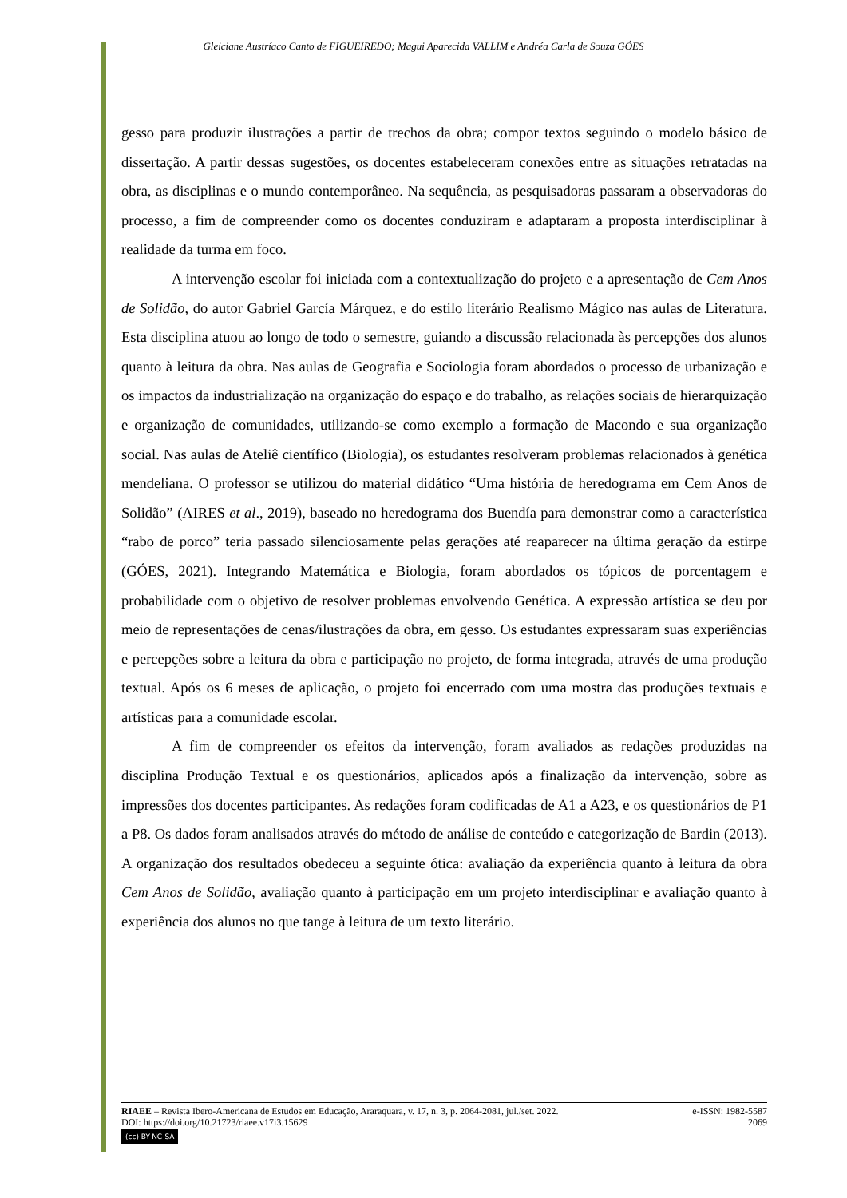Gleiciane Austríaco Canto de FIGUEIREDO; Magui Aparecida VALLIM e Andréa Carla de Souza GÓES
gesso para produzir ilustrações a partir de trechos da obra; compor textos seguindo o modelo básico de dissertação. A partir dessas sugestões, os docentes estabeleceram conexões entre as situações retratadas na obra, as disciplinas e o mundo contemporâneo. Na sequência, as pesquisadoras passaram a observadoras do processo, a fim de compreender como os docentes conduziram e adaptaram a proposta interdisciplinar à realidade da turma em foco.
A intervenção escolar foi iniciada com a contextualização do projeto e a apresentação de Cem Anos de Solidão, do autor Gabriel García Márquez, e do estilo literário Realismo Mágico nas aulas de Literatura. Esta disciplina atuou ao longo de todo o semestre, guiando a discussão relacionada às percepções dos alunos quanto à leitura da obra. Nas aulas de Geografia e Sociologia foram abordados o processo de urbanização e os impactos da industrialização na organização do espaço e do trabalho, as relações sociais de hierarquização e organização de comunidades, utilizando-se como exemplo a formação de Macondo e sua organização social. Nas aulas de Ateliê científico (Biologia), os estudantes resolveram problemas relacionados à genética mendeliana. O professor se utilizou do material didático “Uma história de heredograma em Cem Anos de Solidão” (AIRES et al., 2019), baseado no heredograma dos Buendía para demonstrar como a característica “rabo de porco” teria passado silenciosamente pelas gerações até reaparecer na última geração da estirpe (GÓES, 2021). Integrando Matemática e Biologia, foram abordados os tópicos de porcentagem e probabilidade com o objetivo de resolver problemas envolvendo Genética. A expressão artística se deu por meio de representações de cenas/ilustrações da obra, em gesso. Os estudantes expressaram suas experiências e percepções sobre a leitura da obra e participação no projeto, de forma integrada, através de uma produção textual. Após os 6 meses de aplicação, o projeto foi encerrado com uma mostra das produções textuais e artísticas para a comunidade escolar.
A fim de compreender os efeitos da intervenção, foram avaliados as redações produzidas na disciplina Produção Textual e os questionários, aplicados após a finalização da intervenção, sobre as impressões dos docentes participantes. As redações foram codificadas de A1 a A23, e os questionários de P1 a P8. Os dados foram analisados através do método de análise de conteúdo e categorização de Bardin (2013). A organização dos resultados obedeceu a seguinte ótica: avaliação da experiência quanto à leitura da obra Cem Anos de Solidão, avaliação quanto à participação em um projeto interdisciplinar e avaliação quanto à experiência dos alunos no que tange à leitura de um texto literário.
RIAEE – Revista Ibero-Americana de Estudos em Educação, Araraquara, v. 17, n. 3, p. 2064-2081, jul./set. 2022. e-ISSN: 1982-5587
DOI: https://doi.org/10.21723/riaee.v17i3.15629 2069
(cc) BY-NC-SA